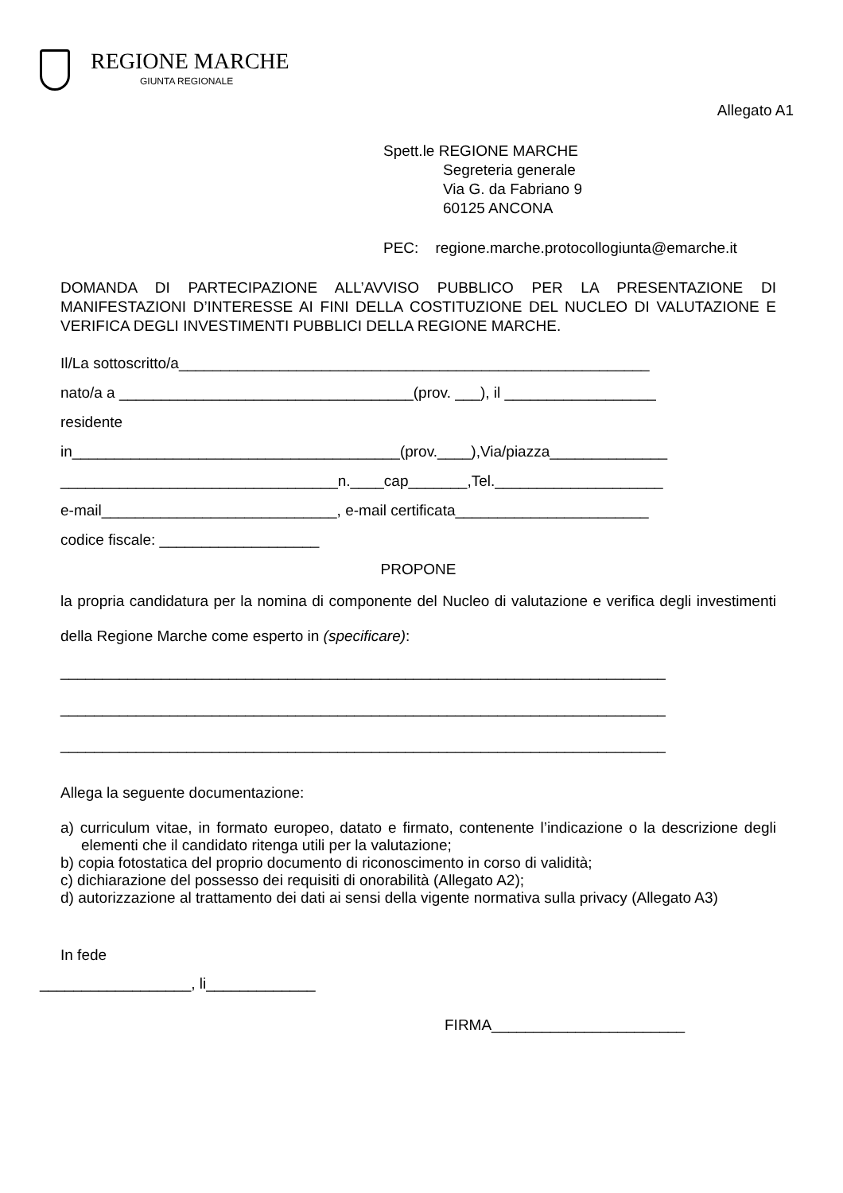REGIONE MARCHE
GIUNTA REGIONALE
Allegato A1
Spett.le REGIONE MARCHE
Segreteria generale
Via G. da Fabriano 9
60125 ANCONA
PEC: regione.marche.protocollogiunta@emarche.it
DOMANDA DI PARTECIPAZIONE ALL’AVVISO PUBBLICO PER LA PRESENTAZIONE DI MANIFESTAZIONI D’INTERESSE AI FINI DELLA COSTITUZIONE DEL NUCLEO DI VALUTAZIONE E VERIFICA DEGLI INVESTIMENTI PUBBLICI DELLA REGIONE MARCHE.
Il/La sottoscritto/a________________________________________________________
nato/a a ___________________________________(prov. ___), il __________________
residente
in_______________________________________(prov.____),Via/piazza______________
_________________________________n.____cap_______,Tel.____________________
e-mail____________________________, e-mail certificata_______________________
codice fiscale: ___________________
PROPONE
la propria candidatura per la nomina di componente del Nucleo di valutazione e verifica degli investimenti della Regione Marche come esperto in (specificare):
________________________________________________________________________
________________________________________________________________________
________________________________________________________________________
Allega la seguente documentazione:
a) curriculum vitae, in formato europeo, datato e firmato, contenente l’indicazione o la descrizione degli elementi che il candidato ritenga utili per la valutazione;
b) copia fotostatica del proprio documento di riconoscimento in corso di validità;
c) dichiarazione del possesso dei requisiti di onorabilità (Allegato A2);
d) autorizzazione al trattamento dei dati ai sensi della vigente normativa sulla privacy (Allegato A3)
In fede
__________________, li_____________
FIRMA_______________________